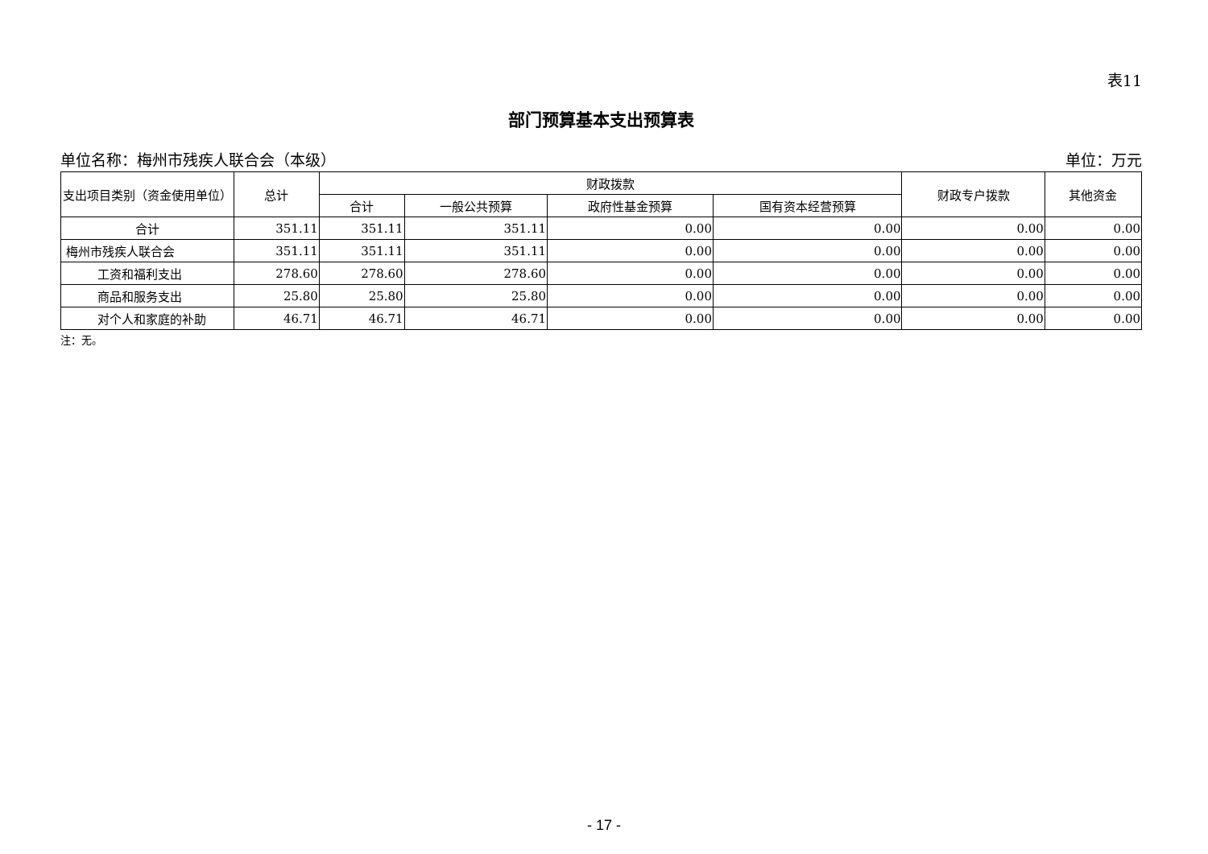表11
部门预算基本支出预算表
单位名称：梅州市残疾人联合会（本级） 单位：万元
| 支出项目类别（资金使用单位） | 总计 | 财政拨款 | | | | 财政专户拨款 | 其他资金 |
| --- | --- | --- | --- | --- | --- | --- | --- |
| | | 合计 | 一般公共预算 | 政府性基金预算 | 国有资本经营预算 | | |
| 合计 | 351.11 | 351.11 | 351.11 | 0.00 | 0.00 | 0.00 | 0.00 |
| 梅州市残疾人联合会 | 351.11 | 351.11 | 351.11 | 0.00 | 0.00 | 0.00 | 0.00 |
| 工资和福利支出 | 278.60 | 278.60 | 278.60 | 0.00 | 0.00 | 0.00 | 0.00 |
| 商品和服务支出 | 25.80 | 25.80 | 25.80 | 0.00 | 0.00 | 0.00 | 0.00 |
| 对个人和家庭的补助 | 46.71 | 46.71 | 46.71 | 0.00 | 0.00 | 0.00 | 0.00 |
注：无。
- 17 -